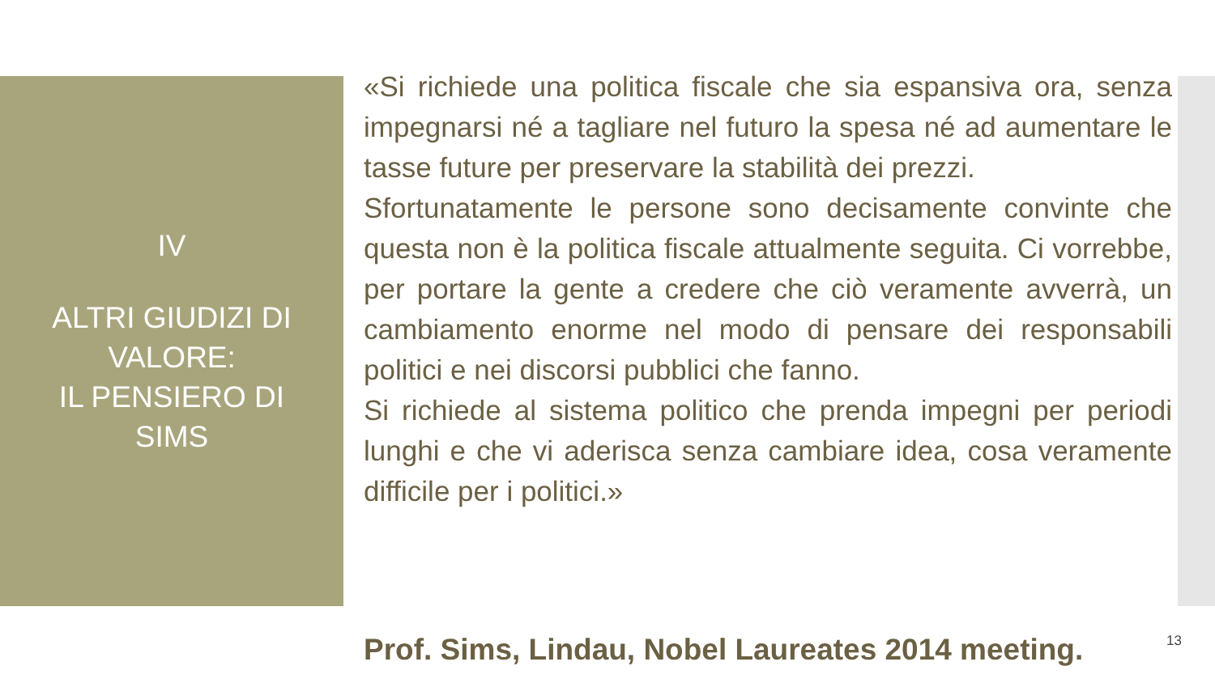IV
ALTRI GIUDIZI DI
VALORE:
IL PENSIERO DI
SIMS
«Si richiede una politica fiscale che sia espansiva ora, senza impegnarsi né a tagliare nel futuro la spesa né ad aumentare le tasse future per preservare la stabilità dei prezzi.
Sfortunatamente le persone sono decisamente convinte che questa non è la politica fiscale attualmente seguita. Ci vorrebbe, per portare la gente a credere che ciò veramente avverrà, un cambiamento enorme nel modo di pensare dei responsabili politici e nei discorsi pubblici che fanno.
Si richiede al sistema politico che prenda impegni per periodi lunghi e che vi aderisca senza cambiare idea, cosa veramente difficile per i politici.»
Prof. Sims, Lindau, Nobel Laureates 2014 meeting.
13